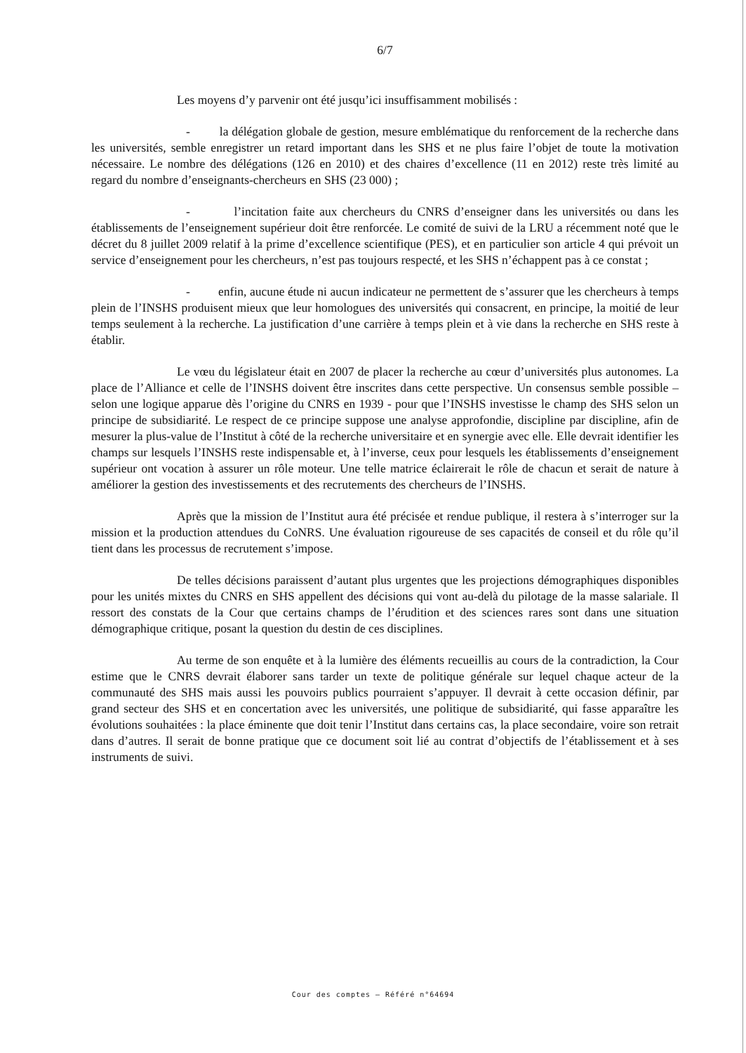6/7
Les moyens d’y parvenir ont été jusqu’ici insuffisamment mobilisés :
- la délégation globale de gestion, mesure emblématique du renforcement de la recherche dans les universités, semble enregistrer un retard important dans les SHS et ne plus faire l’objet de toute la motivation nécessaire. Le nombre des délégations (126 en 2010) et des chaires d’excellence (11 en 2012) reste très limité au regard du nombre d’enseignants-chercheurs en SHS (23 000) ;
- l’incitation faite aux chercheurs du CNRS d’enseigner dans les universités ou dans les établissements de l’enseignement supérieur doit être renforcée. Le comité de suivi de la LRU a récemment noté que le décret du 8 juillet 2009 relatif à la prime d’excellence scientifique (PES), et en particulier son article 4 qui prévoit un service d’enseignement pour les chercheurs, n’est pas toujours respecté, et les SHS n’échappent pas à ce constat ;
- enfin, aucune étude ni aucun indicateur ne permettent de s’assurer que les chercheurs à temps plein de l’INSHS produisent mieux que leur homologues des universités qui consacrent, en principe, la moitié de leur temps seulement à la recherche. La justification d’une carrière à temps plein et à vie dans la recherche en SHS reste à établir.
Le vœu du législateur était en 2007 de placer la recherche au cœur d’universités plus autonomes. La place de l’Alliance et celle de l’INSHS doivent être inscrites dans cette perspective. Un consensus semble possible – selon une logique apparue dès l’origine du CNRS en 1939 - pour que l’INSHS investisse le champ des SHS selon un principe de subsidiarité. Le respect de ce principe suppose une analyse approfondie, discipline par discipline, afin de mesurer la plus-value de l’Institut à côté de la recherche universitaire et en synergie avec elle. Elle devrait identifier les champs sur lesquels l’INSHS reste indispensable et, à l’inverse, ceux pour lesquels les établissements d’enseignement supérieur ont vocation à assurer un rôle moteur. Une telle matrice éclairerait le rôle de chacun et serait de nature à améliorer la gestion des investissements et des recrutements des chercheurs de l’INSHS.
Après que la mission de l’Institut aura été précisée et rendue publique, il restera à s’interroger sur la mission et la production attendues du CoNRS. Une évaluation rigoureuse de ses capacités de conseil et du rôle qu’il tient dans les processus de recrutement s’impose.
De telles décisions paraissent d’autant plus urgentes que les projections démographiques disponibles pour les unités mixtes du CNRS en SHS appellent des décisions qui vont au-delà du pilotage de la masse salariale. Il ressort des constats de la Cour que certains champs de l’érudition et des sciences rares sont dans une situation démographique critique, posant la question du destin de ces disciplines.
Au terme de son enquête et à la lumière des éléments recueillis au cours de la contradiction, la Cour estime que le CNRS devrait élaborer sans tarder un texte de politique générale sur lequel chaque acteur de la communauté des SHS mais aussi les pouvoirs publics pourraient s’appuyer. Il devrait à cette occasion définir, par grand secteur des SHS et en concertation avec les universités, une politique de subsidiarité, qui fasse apparaître les évolutions souhaitées : la place éminente que doit tenir l’Institut dans certains cas, la place secondaire, voire son retrait dans d’autres. Il serait de bonne pratique que ce document soit lié au contrat d’objectifs de l’établissement et à ses instruments de suivi.
Cour des comptes – Référé n°64694